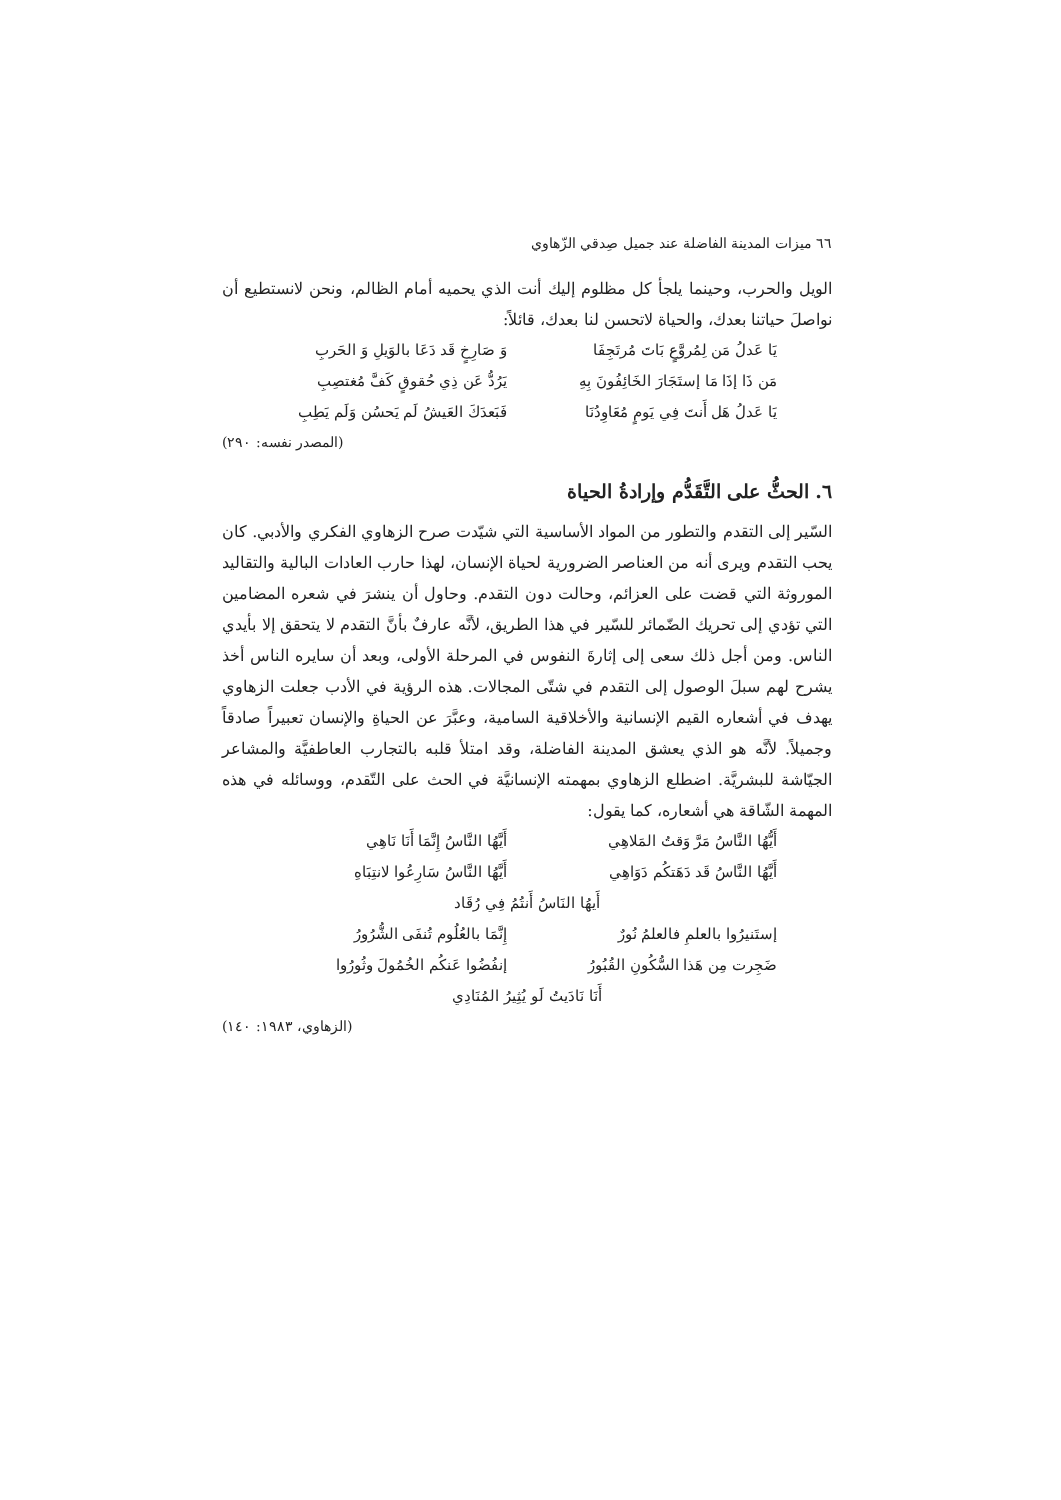٦٦ ميزات المدينة الفاضلة عند جميل صِدقي الزّهاوي
الويل والحرب، وحينما يلجأ كل مظلوم إليك أنت الذي يحميه أمام الظالم، ونحن لانستطيع أن نواصلَ حياتنا بعدك، والحياة لاتحسن لنا بعدك، قائلاً:
يَا عَدلُ مَن لِمُروَّعٍ بَاتَ مُرتَجِفَا وَ صَارِخٍ قَد دَعَا بالوَيلِ وَ الحَربِ
مَن ذَا إذَا مَا إستَجَارَ الخَائِفُونَ بِهِ يَرُدُّ عَن ذِي حُقوقٍ كَفَّ مُغتصِبِ
يَا عَدلُ هَل أَنتَ فِي يَومٍ مُعَاوِدُنَا فَبَعدَكَ العَيشُ لَم يَحسُن وَلَم يَطِبِ
(المصدر نفسه: ٢٩٠)
٦. الحثُّ على التَّقَدُّم وإرادةُ الحياة
السّير إلى التقدم والتطور من المواد الأساسية التي شيّدت صرح الزهاوي الفكري والأدبي. كان يحب التقدم ويرى أنه من العناصر الضرورية لحياة الإنسان، لهذا حارب العادات البالية والتقاليد الموروثة التي قضت على العزائم، وحالت دون التقدم. وحاول أن ينشرَ في شعره المضامين التي تؤدي إلى تحريك الضّمائر للسّير في هذا الطريق، لأنَّه عارفٌ بأنَّ التقدم لا يتحقق إلا بأيدي الناس. ومن أجل ذلك سعى إلى إثارةَ النفوس في المرحلة الأولى، وبعد أن سايره الناس أخذ يشرح لهم سبلَ الوصول إلى التقدم في شتّى المجالات. هذه الرؤية في الأدب جعلت الزهاوي يهدف في أشعاره القيم الإنسانية والأخلاقية السامية، وعبَّرَ عن الحياةِ والإنسان تعبيراً صادقاً وجميلاً. لأنَّه هو الذي يعشق المدينة الفاضلة، وقد امتلأ قلبه بالتجارب العاطفيَّة والمشاعر الجيّاشة للبشريَّة. اضطلع الزهاوي بمهمته الإنسانيَّة في الحث على التّقدم، ووسائله في هذه المهمة الشّاقة هي أشعاره، كما يقول:
أَيُّهُا النَّاسُ مَرَّ وَقتُ المَلاهِي أَيَّهُا النَّاسُ إِنَّمَا أَنَا نَاهِي
أَيَّهُا النَّاسُ قَد دَهَتكُم دَوَاهِي أَيَّهُا النَّاسُ سَارِعُوا لانتِبَاهِ
أَيهُا النَاسُ أَنتُمُ فِي رُقَاد
إستَنيرُوا بالعلمِ فالعلمُ نُورٌ إِنَّمَا بالعُلُوم تُنفَى الشُّرُورُ
ضَجِرت مِن هَذا السُّكُونِ القُبُورُ إنفُضُوا عَنكُم الخُمُولَ وثُورُوا
أَنَا نَادَيتُ لَو يُثِيرُ المُنَادِي
(الزهاوي، ١٩٨٣: ١٤٠)